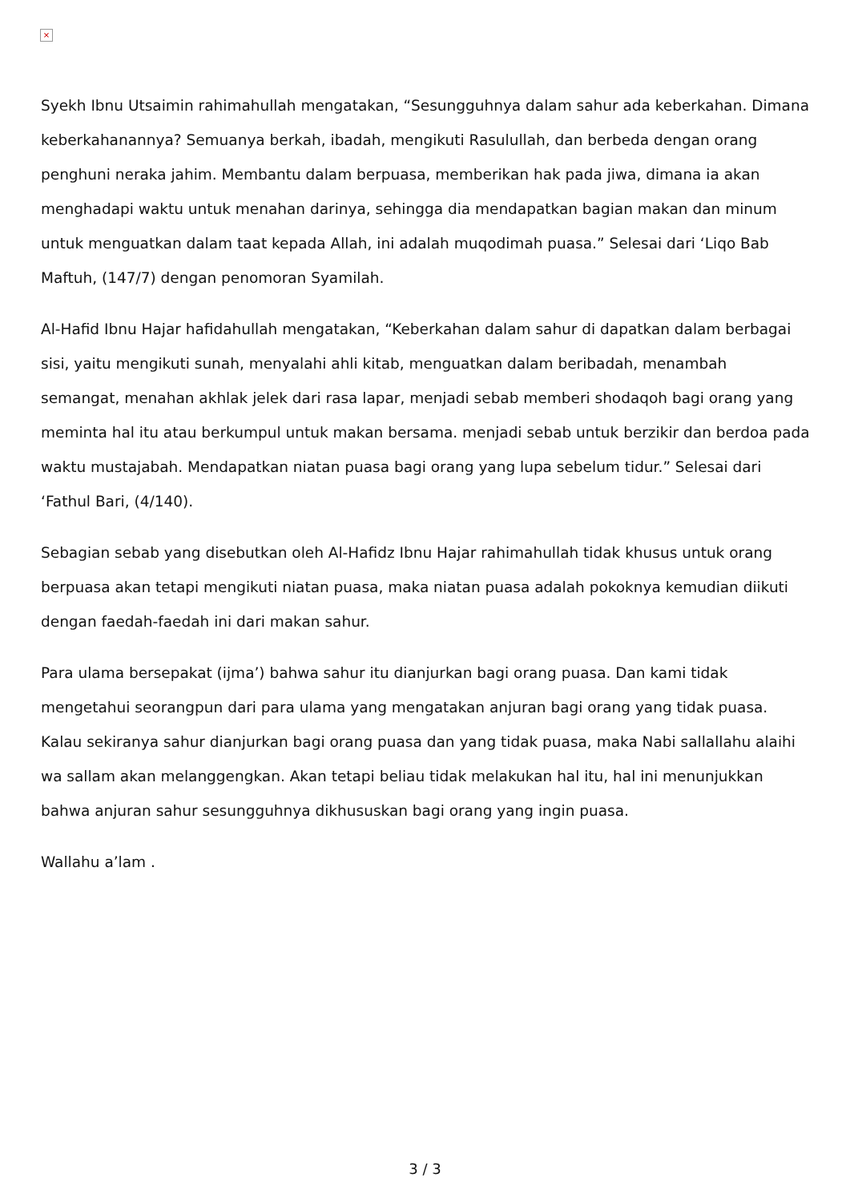×
Syekh Ibnu Utsaimin rahimahullah mengatakan, “Sesungguhnya dalam sahur ada keberkahan. Dimana keberkahanannya? Semuanya berkah, ibadah, mengikuti Rasulullah, dan berbeda dengan orang penghuni neraka jahim. Membantu dalam berpuasa, memberikan hak pada jiwa, dimana ia akan menghadapi waktu untuk menahan darinya, sehingga dia mendapatkan bagian makan dan minum untuk menguatkan dalam taat kepada Allah, ini adalah muqodimah puasa.” Selesai dari ‘Liqo Bab Maftuh, (147/7) dengan penomoran Syamilah.
Al-Hafid Ibnu Hajar hafidahullah mengatakan, “Keberkahan dalam sahur di dapatkan dalam berbagai sisi, yaitu mengikuti sunah, menyalahi ahli kitab, menguatkan dalam beribadah, menambah semangat, menahan akhlak jelek dari rasa lapar, menjadi sebab memberi shodaqoh bagi orang yang meminta hal itu atau berkumpul untuk makan bersama. menjadi sebab untuk berzikir dan berdoa pada waktu mustajabah. Mendapatkan niatan puasa bagi orang yang lupa sebelum tidur.” Selesai dari ‘Fathul Bari, (4/140).
Sebagian sebab yang disebutkan oleh Al-Hafidz Ibnu Hajar rahimahullah tidak khusus untuk orang berpuasa akan tetapi mengikuti niatan puasa, maka niatan puasa adalah pokoknya kemudian diikuti dengan faedah-faedah ini dari makan sahur.
Para ulama bersepakat (ijma’) bahwa sahur itu dianjurkan bagi orang puasa. Dan kami tidak mengetahui seorangpun dari para ulama yang mengatakan anjuran bagi orang yang tidak puasa. Kalau sekiranya sahur dianjurkan bagi orang puasa dan yang tidak puasa, maka Nabi sallallahu alaihi wa sallam akan melanggengkan. Akan tetapi beliau tidak melakukan hal itu, hal ini menunjukkan bahwa anjuran sahur sesungguhnya dikhususkan bagi orang yang ingin puasa.
Wallahu a’lam .
3 / 3